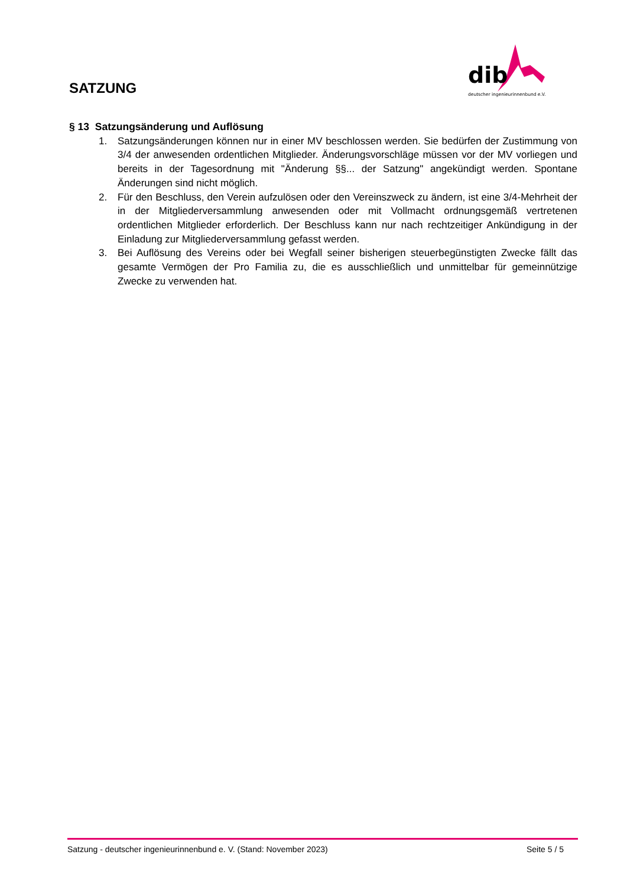SATZUNG
dib
deutscher ingenieurinnenbund e.V.
§ 13 Satzungsänderung und Auflösung
1. Satzungsänderungen können nur in einer MV beschlossen werden. Sie bedürfen der Zustimmung von 3/4 der anwesenden ordentlichen Mitglieder. Änderungsvorschläge müssen vor der MV vorliegen und bereits in der Tagesordnung mit "Änderung §§... der Satzung" angekündigt werden. Spontane Änderungen sind nicht möglich.
2. Für den Beschluss, den Verein aufzulösen oder den Vereinszweck zu ändern, ist eine 3/4-Mehrheit der in der Mitgliederversammlung anwesenden oder mit Vollmacht ordnungsgemäß vertretenen ordentlichen Mitglieder erforderlich. Der Beschluss kann nur nach rechtzeitiger Ankündigung in der Einladung zur Mitgliederversammlung gefasst werden.
3. Bei Auflösung des Vereins oder bei Wegfall seiner bisherigen steuerbegünstigten Zwecke fällt das gesamte Vermögen der Pro Familia zu, die es ausschließlich und unmittelbar für gemeinnützige Zwecke zu verwenden hat.
Satzung - deutscher ingenieurinnenbund e. V. (Stand: November 2023) Seite 5 / 5